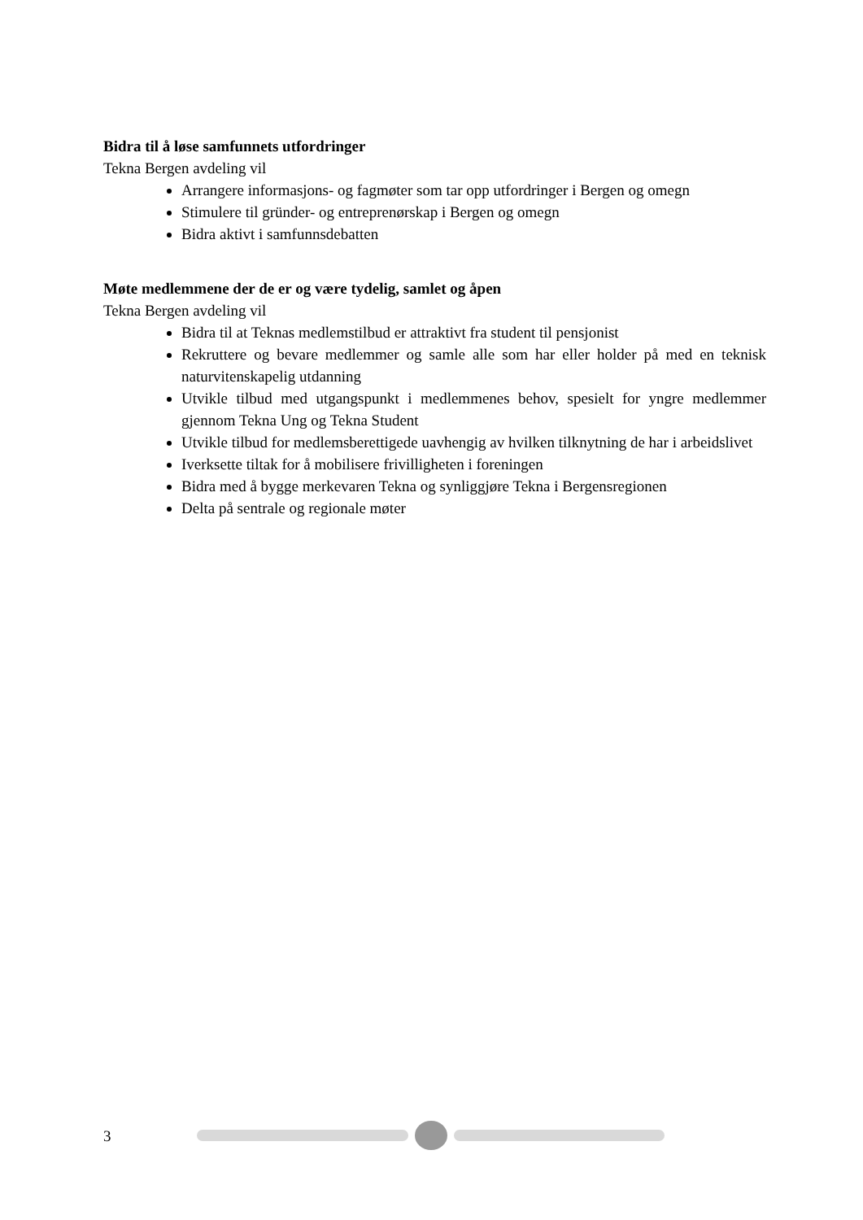Bidra til å løse samfunnets utfordringer
Tekna Bergen avdeling vil
Arrangere informasjons- og fagmøter som tar opp utfordringer i Bergen og omegn
Stimulere til gründer- og entreprenørskap i Bergen og omegn
Bidra aktivt i samfunnsdebatten
Møte medlemmene der de er og være tydelig, samlet og åpen
Tekna Bergen avdeling vil
Bidra til at Teknas medlemstilbud er attraktivt fra student til pensjonist
Rekruttere og bevare medlemmer og samle alle som har eller holder på med en teknisk naturvitenskapelig utdanning
Utvikle tilbud med utgangspunkt i medlemmenes behov, spesielt for yngre medlemmer gjennom Tekna Ung og Tekna Student
Utvikle tilbud for medlemsberettigede uavhengig av hvilken tilknytning de har i arbeidslivet
Iverksette tiltak for å mobilisere frivilligheten i foreningen
Bidra med å bygge merkevaren Tekna og synliggjøre Tekna i Bergensregionen
Delta på sentrale og regionale møter
3